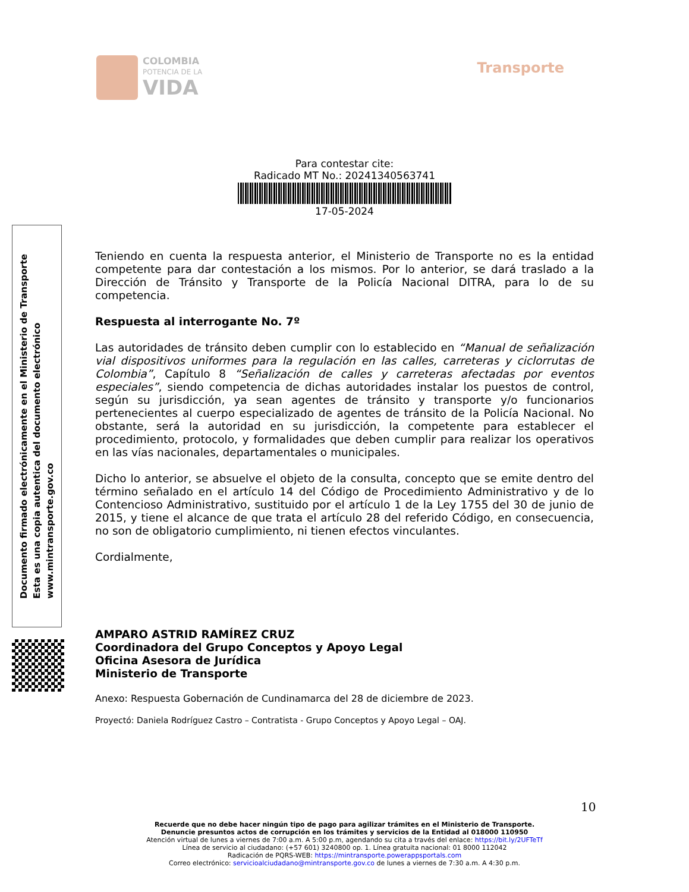COLOMBIA
POTENCIA DE LA
VIDA
Transporte
Para contestar cite:
Radicado MT No.: 20241340563741
17-05-2024
Documento firmado electrónicamente en el Ministerio de Transporte
Esta es una copia autentica del documento electrónico
www.mintransporte.gov.co
Teniendo en cuenta la respuesta anterior, el Ministerio de Transporte no es la entidad competente para dar contestación a los mismos. Por lo anterior, se dará traslado a la Dirección de Tránsito y Transporte de la Policía Nacional DITRA, para lo de su competencia.
Respuesta al interrogante No. 7º
Las autoridades de tránsito deben cumplir con lo establecido en “Manual de señalización vial dispositivos uniformes para la regulación en las calles, carreteras y ciclorrutas de Colombia”, Capítulo 8 “Señalización de calles y carreteras afectadas por eventos especiales”, siendo competencia de dichas autoridades instalar los puestos de control, según su jurisdicción, ya sean agentes de tránsito y transporte y/o funcionarios pertenecientes al cuerpo especializado de agentes de tránsito de la Policía Nacional. No obstante, será la autoridad en su jurisdicción, la competente para establecer el procedimiento, protocolo, y formalidades que deben cumplir para realizar los operativos en las vías nacionales, departamentales o municipales.
Dicho lo anterior, se absuelve el objeto de la consulta, concepto que se emite dentro del término señalado en el artículo 14 del Código de Procedimiento Administrativo y de lo Contencioso Administrativo, sustituido por el artículo 1 de la Ley 1755 del 30 de junio de 2015, y tiene el alcance de que trata el artículo 28 del referido Código, en consecuencia, no son de obligatorio cumplimiento, ni tienen efectos vinculantes.
Cordialmente,
AMPARO ASTRID RAMÍREZ CRUZ
Coordinadora del Grupo Conceptos y Apoyo Legal
Oficina Asesora de Jurídica
Ministerio de Transporte
Anexo: Respuesta Gobernación de Cundinamarca del 28 de diciembre de 2023.
Proyectó: Daniela Rodríguez Castro – Contratista - Grupo Conceptos y Apoyo Legal – OAJ.
10
Recuerde que no debe hacer ningún tipo de pago para agilizar trámites en el Ministerio de Transporte.
Denuncie presuntos actos de corrupción en los trámites y servicios de la Entidad al 018000 110950
Atención virtual de lunes a viernes de 7:00 a.m. A 5:00 p.m, agendando su cita a través del enlace: https://bit.ly/2UFTeTf
Línea de servicio al ciudadano: (+57 601) 3240800 op. 1. Línea gratuita nacional: 01 8000 112042
Radicación de PQRS-WEB: https://mintransporte.powerappsportals.com
Correo electrónico: servicioalciudadano@mintransporte.gov.co de lunes a viernes de 7:30 a.m. A 4:30 p.m.